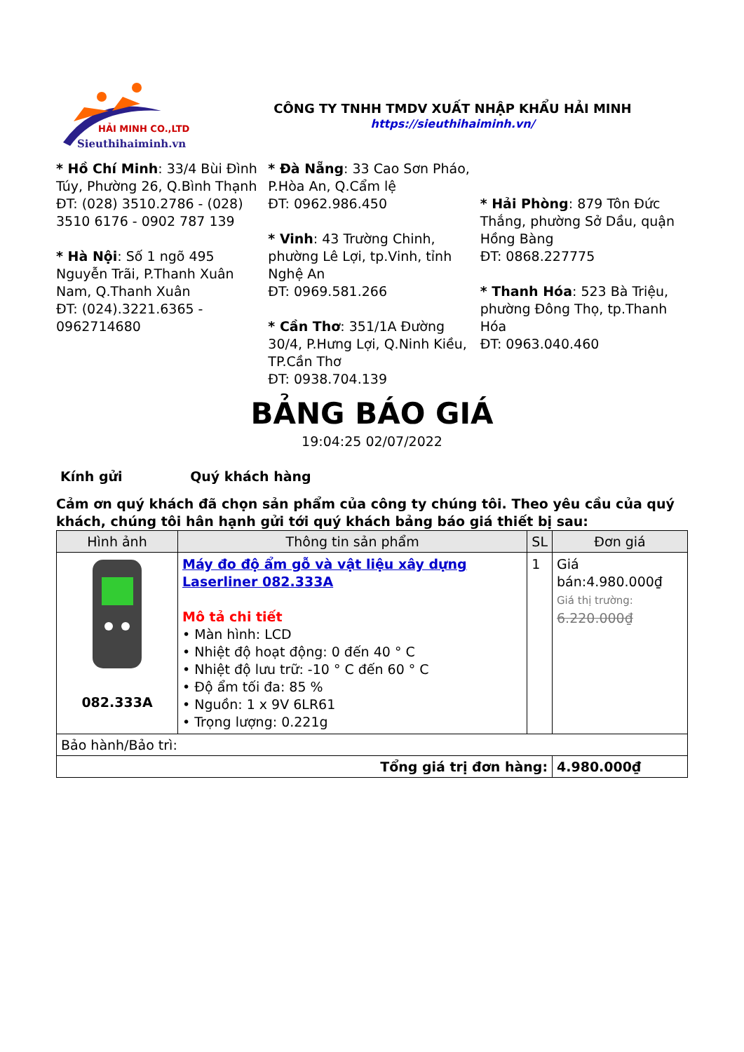HẢI MINH CO.,LTD
Sieuthihaiminh.vn
CÔNG TY TNHH TMDV XUẤT NHẬP KHẨU HẢI MINH
https://sieuthihaiminh.vn/
* Hồ Chí Minh: 33/4 Bùi Đình Túy, Phường 26, Q.Bình Thạnh
ĐT: (028) 3510.2786 - (028) 3510 6176 - 0902 787 139
* Hà Nội: Số 1 ngõ 495 Nguyễn Trãi, P.Thanh Xuân Nam, Q.Thanh Xuân
ĐT: (024).3221.6365 - 0962714680
* Đà Nẵng: 33 Cao Sơn Pháo, P.Hòa An, Q.Cẩm lệ
ĐT: 0962.986.450
* Vinh: 43 Trường Chinh, phường Lê Lợi, tp.Vinh, tỉnh Nghệ An
ĐT: 0969.581.266
* Cần Thơ: 351/1A Đường 30/4, P.Hưng Lợi, Q.Ninh Kiều, TP.Cần Thơ
ĐT: 0938.704.139
* Hải Phòng: 879 Tôn Đức Thắng, phường Sở Dầu, quận Hồng Bàng
ĐT: 0868.227775
* Thanh Hóa: 523 Bà Triệu, phường Đông Thọ, tp.Thanh Hóa
ĐT: 0963.040.460
BẢNG BÁO GIÁ
19:04:25 02/07/2022
Kính gửi Quý khách hàng
Cảm ơn quý khách đã chọn sản phẩm của công ty chúng tôi. Theo yêu cầu của quý khách, chúng tôi hân hạnh gửi tới quý khách bảng báo giá thiết bị sau:
| Hình ảnh | Thông tin sản phẩm | SL | Đơn giá |
| --- | --- | --- | --- |
| 082.333A | Máy đo độ ẩm gỗ và vật liệu xây dựng Laserliner 082.333A Mô tả chi tiết • Màn hình: LCD • Nhiệt độ hoạt động: 0 đến 40 ° C • Nhiệt độ lưu trữ: -10 ° C đến 60 ° C • Độ ẩm tối đa: 85 % • Nguồn: 1 x 9V 6LR61 • Trọng lượng: 0.221g | 1 | Giá bán:4.980.000₫ Giá thị trường: 6.220.000₫ |
| Bảo hành/Bảo trì: | | | |
| Tổng giá trị đơn hàng: | | | 4.980.000₫ |